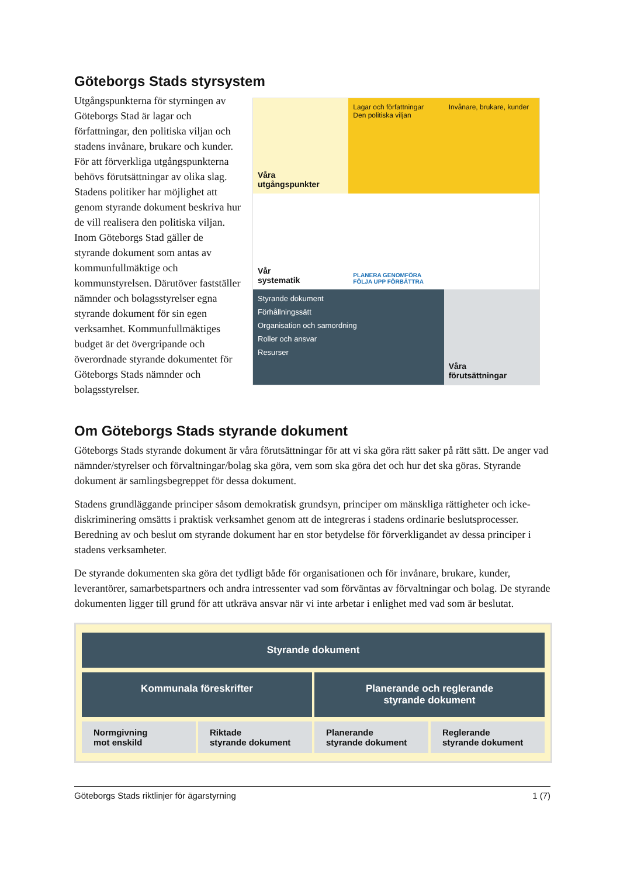Göteborgs Stads styrsystem
Utgångspunkterna för styrningen av Göteborgs Stad är lagar och författningar, den politiska viljan och stadens invånare, brukare och kunder. För att förverkliga utgångspunkterna behövs förutsättningar av olika slag. Stadens politiker har möjlighet att genom styrande dokument beskriva hur de vill realisera den politiska viljan. Inom Göteborgs Stad gäller de styrande dokument som antas av kommunfullmäktige och kommunstyrelsen. Därutöver fastställer nämnder och bolagsstyrelser egna styrande dokument för sin egen verksamhet. Kommunfullmäktiges budget är det övergripande och överordnade styrande dokumentet för Göteborgs Stads nämnder och bolagsstyrelser.
Våra
utgångspunkter
Lagar och författningar
Den politiska viljan
Invånare, brukare, kunder
Vår
systematik
PLANERA GENOMFÖRA FÖLJA UPP FÖRBÄTTRA
Styrande dokument
Förhållningssätt
Organisation och samordning
Roller och ansvar
Resurser
Våra
förutsättningar
Om Göteborgs Stads styrande dokument
Göteborgs Stads styrande dokument är våra förutsättningar för att vi ska göra rätt saker på rätt sätt. De anger vad nämnder/styrelser och förvaltningar/bolag ska göra, vem som ska göra det och hur det ska göras. Styrande dokument är samlingsbegreppet för dessa dokument.
Stadens grundläggande principer såsom demokratisk grundsyn, principer om mänskliga rättigheter och icke-diskriminering omsätts i praktisk verksamhet genom att de integreras i stadens ordinarie beslutsprocesser. Beredning av och beslut om styrande dokument har en stor betydelse för förverkligandet av dessa principer i stadens verksamheter.
De styrande dokumenten ska göra det tydligt både för organisationen och för invånare, brukare, kunder, leverantörer, samarbetspartners och andra intressenter vad som förväntas av förvaltningar och bolag. De styrande dokumenten ligger till grund för att utkräva ansvar när vi inte arbetar i enlighet med vad som är beslutat.
Styrande dokument
Kommunala föreskrifter Planerande och reglerande
styrande dokument
Normgivning
mot enskild
Riktade
styrande dokument
Planerande
styrande dokument
Reglerande
styrande dokument
Göteborgs Stads riktlinjer för ägarstyrning 1 (7)